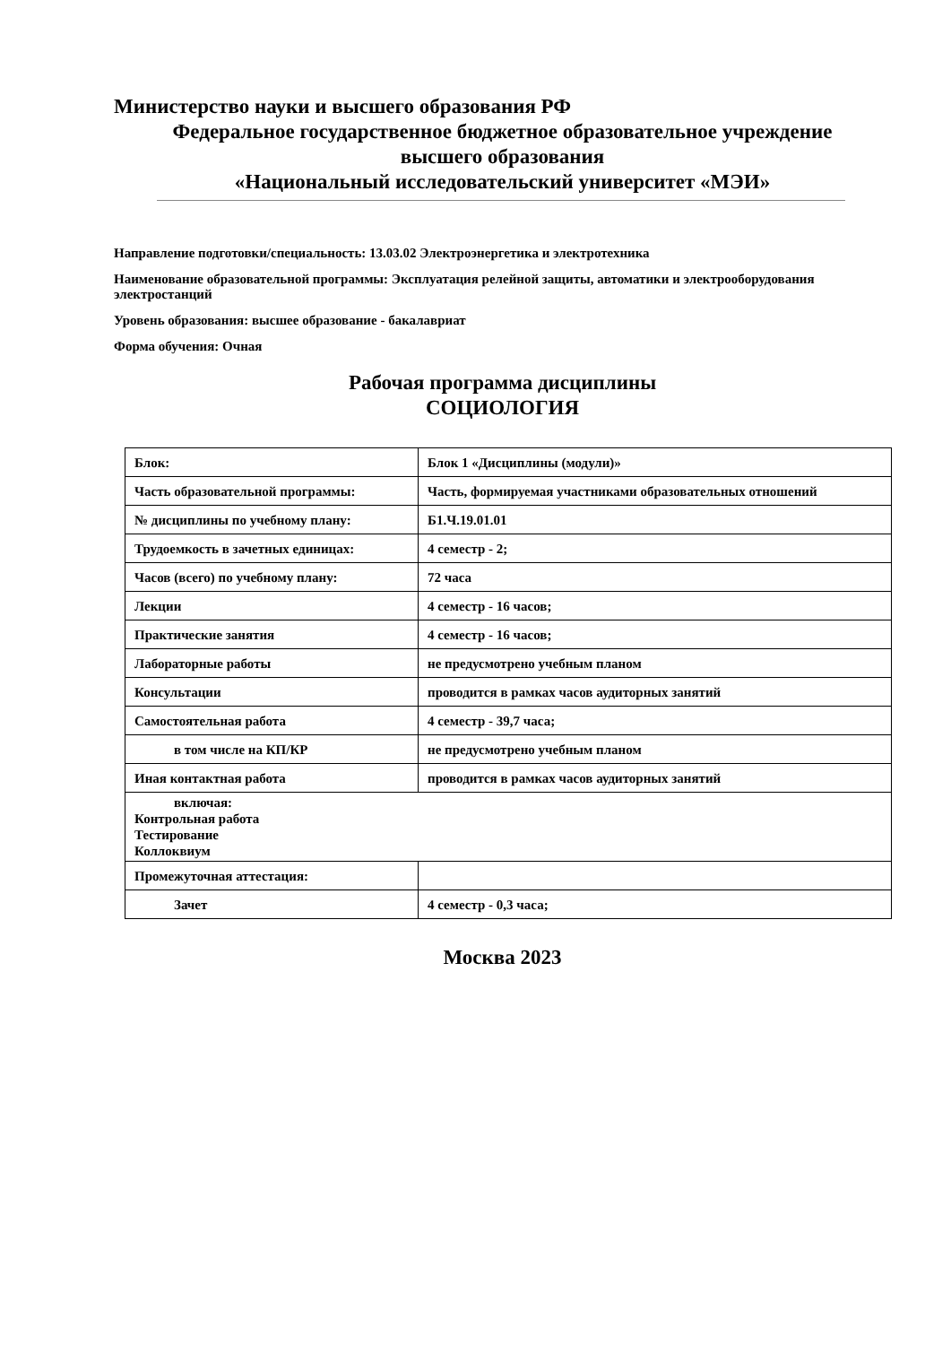Министерство науки и высшего образования РФ
Федеральное государственное бюджетное образовательное учреждение
высшего образования
«Национальный исследовательский университет «МЭИ»
Направление подготовки/специальность: 13.03.02 Электроэнергетика и электротехника
Наименование образовательной программы: Эксплуатация релейной защиты, автоматики и электрооборудования электростанций
Уровень образования: высшее образование - бакалавриат
Форма обучения: Очная
Рабочая программа дисциплины
СОЦИОЛОГИЯ
| Блок: | Блок 1 «Дисциплины (модули)» |
| Часть образовательной программы: | Часть, формируемая участниками образовательных отношений |
| № дисциплины по учебному плану: | Б1.Ч.19.01.01 |
| Трудоемкость в зачетных единицах: | 4 семестр - 2; |
| Часов (всего) по учебному плану: | 72 часа |
| Лекции | 4 семестр - 16 часов; |
| Практические занятия | 4 семестр - 16 часов; |
| Лабораторные работы | не предусмотрено учебным планом |
| Консультации | проводится в рамках часов аудиторных занятий |
| Самостоятельная работа | 4 семестр - 39,7 часа; |
| в том числе на КП/КР | не предусмотрено учебным планом |
| Иная контактная работа | проводится в рамках часов аудиторных занятий |
| включая: Контрольная работа Тестирование Коллоквиум | |
| Промежуточная аттестация: | |
| Зачет | 4 семестр - 0,3 часа; |
Москва 2023